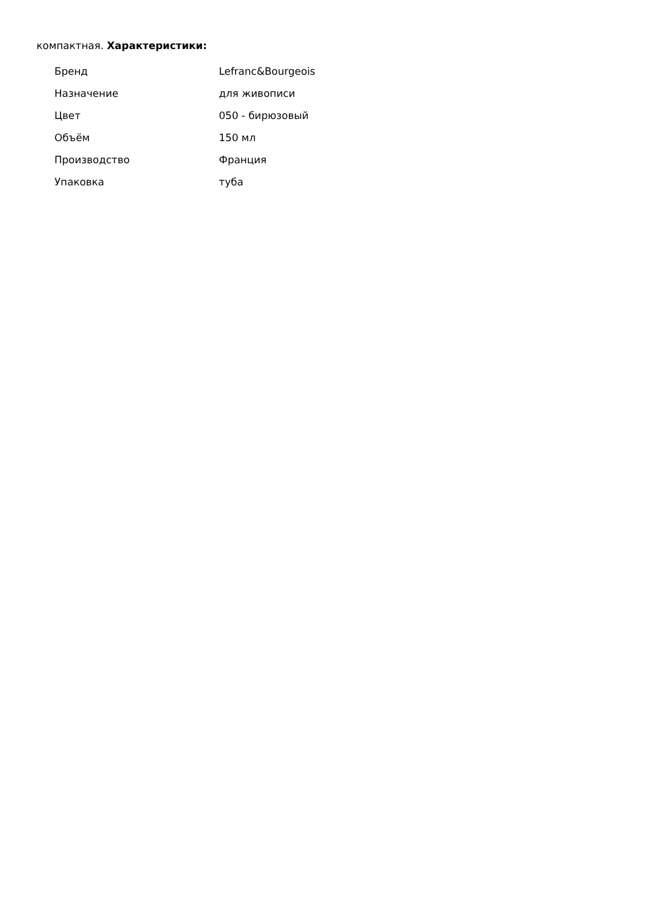компактная. Характеристики:
| Бренд | Lefranc&Bourgeois |
| Назначение | для живописи |
| Цвет | 050 - бирюзовый |
| Объём | 150 мл |
| Производство | Франция |
| Упаковка | туба |